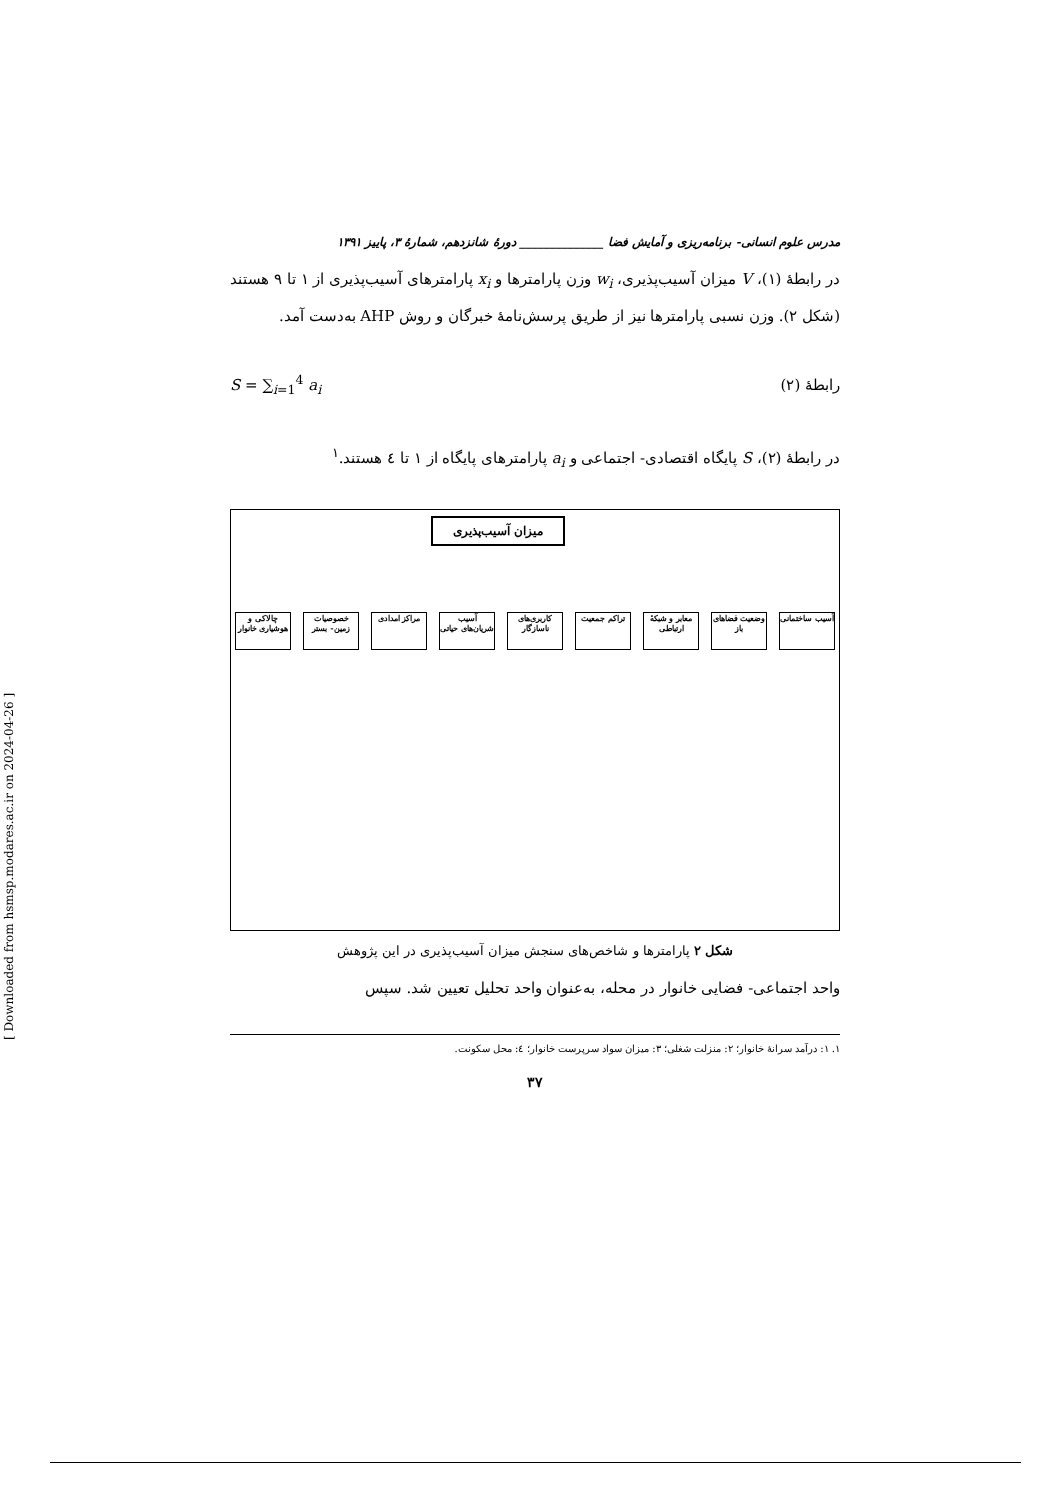مدرس علوم انسانی- برنامه‌ریزی و آمایش فضا ______________ دورهٔ شانزدهم، شمارهٔ ۳، پاییز ۱۳۹۱
در رابطهٔ (۱)، V میزان آسیب‌پذیری، w<sub>i</sub> وزن پارامترها و x<sub>i</sub> پارامترهای آسیب‌پذیری از ۱ تا ۹ هستند (شکل ۲). وزن نسبی پارامترها نیز از طریق پرسش‌نامهٔ خبرگان و روش AHP به‌دست آمد.
رابطهٔ (۲) S = ∑<sub>i=1</sub><sup>4</sup> a<sub>i</sub>
در رابطهٔ (۲)، S پایگاه اقتصادی- اجتماعی و a<sub>i</sub> پارامترهای پایگاه از ۱ تا ٤ هستند.<sup>۱</sup>
میزان آسیب‌پذیری
آسیب ساختمانی
وضعیت فضاهای باز
معابر و شبکهٔ ارتباطی
تراکم جمعیت کاربری‌های ناسازگار
آسیب شریان‌های حیاتی
مراکز امدادی
خصوصیات زمین- بستر
چالاکی و هوشیاری خانوار
شکل ۲ پارامترها و شاخص‌های سنجش میزان آسیب‌پذیری در این پژوهش
واحد اجتماعی- فضایی خانوار در محله، به‌عنوان واحد تحلیل تعیین شد. سپس
۱. ۱: درآمد سرانهٔ خانوار؛ ۲: منزلت شغلی؛ ۳: میزان سواد سرپرست خانوار؛ ٤: محل سکونت.
۳۷
[ Downloaded from hsmsp.modares.ac.ir on 2024-04-26 ]